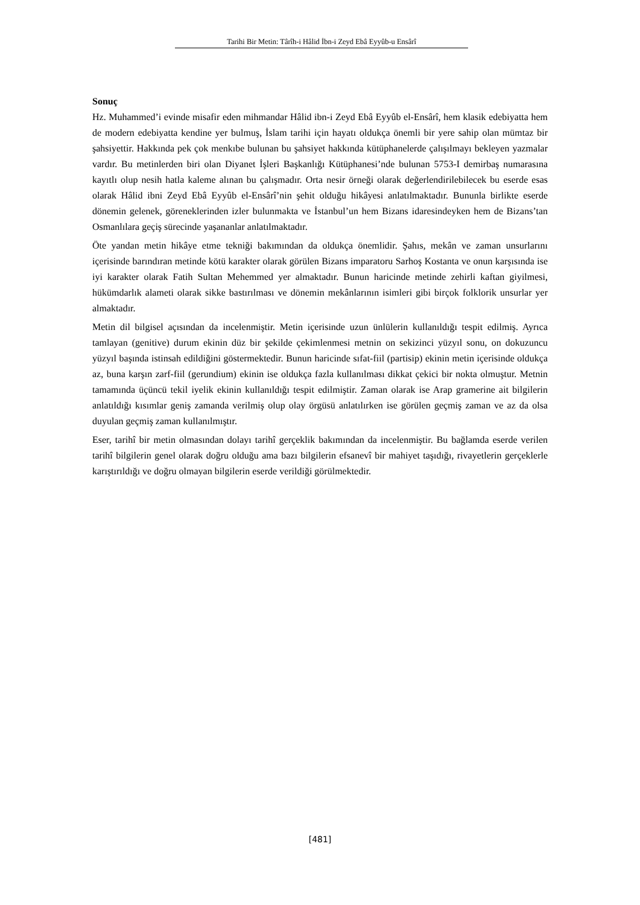Tarihi Bir Metin: Târîh-i Hâlid İbn-i Zeyd Ebâ Eyyûb-u Ensârî
Sonuç
Hz. Muhammed’i evinde misafir eden mihmandar Hâlid ibn-i Zeyd Ebâ Eyyûb el-Ensârî, hem klasik edebiyatta hem de modern edebiyatta kendine yer bulmuş, İslam tarihi için hayatı oldukça önemli bir yere sahip olan mümtaz bir şahsiyettir. Hakkında pek çok menkıbe bulunan bu şahsiyet hakkında kütüphanelerde çalışılmayı bekleyen yazmalar vardır. Bu metinlerden biri olan Diyanet İşleri Başkanlığı Kütüphanesi’nde bulunan 5753-I demirbaş numarasına kayıtlı olup nesih hatla kaleme alınan bu çalışmadır. Orta nesir örneği olarak değerlendirilebilecek bu eserde esas olarak Hâlid ibni Zeyd Ebâ Eyyûb el-Ensârî’nin şehit olduğu hikâyesi anlatılmaktadır. Bununla birlikte eserde dönemin gelenek, göreneklerinden izler bulunmakta ve İstanbul’un hem Bizans idaresindeyken hem de Bizans’tan Osmanlılara geçiş sürecinde yaşananlar anlatılmaktadır.
Öte yandan metin hikâye etme tekniği bakımından da oldukça önemlidir. Şahıs, mekân ve zaman unsurlarını içerisinde barındıran metinde kötü karakter olarak görülen Bizans imparatoru Sarhoş Kostanta ve onun karşısında ise iyi karakter olarak Fatih Sultan Mehemmed yer almaktadır. Bunun haricinde metinde zehirli kaftan giyilmesi, hükümdarlık alameti olarak sikke bastırılması ve dönemin mekânlarının isimleri gibi birçok folklorik unsurlar yer almaktadır.
Metin dil bilgisel açısından da incelenmiştir. Metin içerisinde uzun ünlülerin kullanıldığı tespit edilmiş. Ayrıca tamlayan (genitive) durum ekinin düz bir şekilde çekimlenmesi metnin on sekizinci yüzyıl sonu, on dokuzuncu yüzyıl başında istinsah edildiğini göstermektedir. Bunun haricinde sıfat-fiil (partisip) ekinin metin içerisinde oldukça az, buna karşın zarf-fiil (gerundium) ekinin ise oldukça fazla kullanılması dikkat çekici bir nokta olmuştur. Metnin tamamında üçüncü tekil iyelik ekinin kullanıldığı tespit edilmiştir. Zaman olarak ise Arap gramerine ait bilgilerin anlatıldığı kısımlar geniş zamanda verilmiş olup olay örgüsü anlatılırken ise görülen geçmiş zaman ve az da olsa duyulan geçmiş zaman kullanılmıştır.
Eser, tarihî bir metin olmasından dolayı tarihî gerçeklik bakımından da incelenmiştir. Bu bağlamda eserde verilen tarihî bilgilerin genel olarak doğru olduğu ama bazı bilgilerin efsanevî bir mahiyet taşıdığı, rivayetlerin gerçeklerle karıştırıldığı ve doğru olmayan bilgilerin eserde verildiği görülmektedir.
[481]